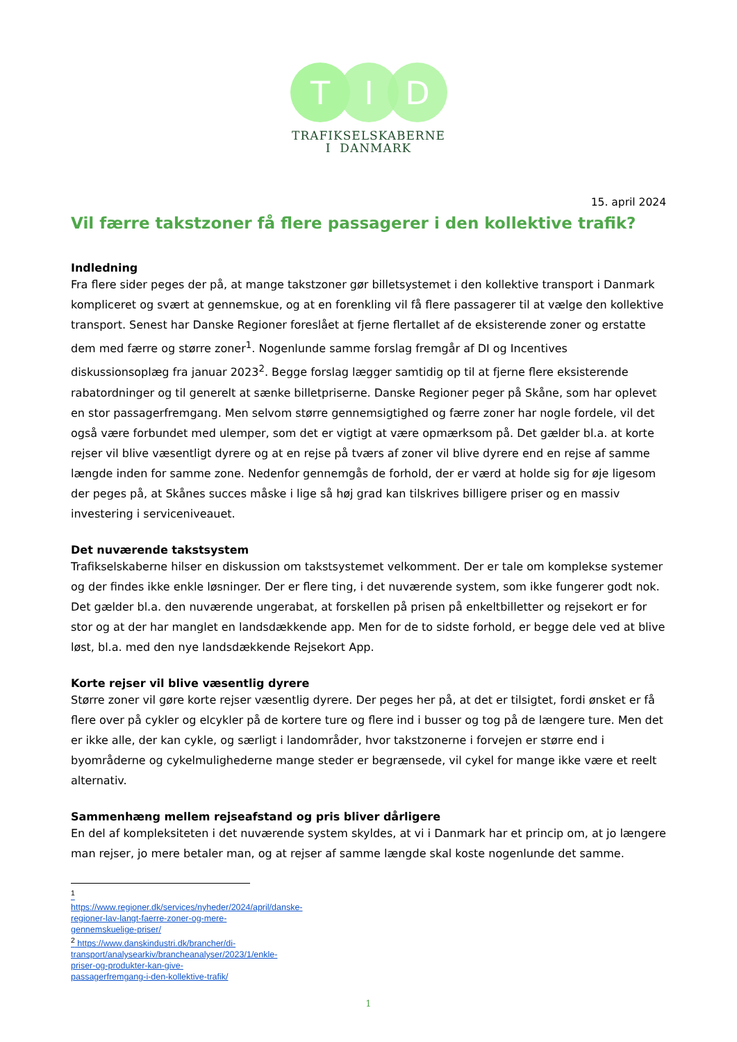T
I
D
TRAFIKSELSKABERNE
I DANMARK
15. april 2024
Vil færre takstzoner få flere passagerer i den kollektive trafik?
Indledning
Fra flere sider peges der på, at mange takstzoner gør billetsystemet i den kollektive transport i Danmark kompliceret og svært at gennemskue, og at en forenkling vil få flere passagerer til at vælge den kollektive transport. Senest har Danske Regioner foreslået at fjerne flertallet af de eksisterende zoner og erstatte dem med færre og større zoner<sup>1</sup>. Nogenlunde samme forslag fremgår af DI og Incentives diskussionsoplæg fra januar 2023<sup>2</sup>. Begge forslag lægger samtidig op til at fjerne flere eksisterende rabatordninger og til generelt at sænke billetpriserne. Danske Regioner peger på Skåne, som har oplevet en stor passagerfremgang. Men selvom større gennemsigtighed og færre zoner har nogle fordele, vil det også være forbundet med ulemper, som det er vigtigt at være opmærksom på. Det gælder bl.a. at korte rejser vil blive væsentligt dyrere og at en rejse på tværs af zoner vil blive dyrere end en rejse af samme længde inden for samme zone. Nedenfor gennemgås de forhold, der er værd at holde sig for øje ligesom der peges på, at Skånes succes måske i lige så høj grad kan tilskrives billigere priser og en massiv investering i serviceniveauet.
Det nuværende takstsystem
Trafikselskaberne hilser en diskussion om takstsystemet velkomment. Der er tale om komplekse systemer og der findes ikke enkle løsninger. Der er flere ting, i det nuværende system, som ikke fungerer godt nok. Det gælder bl.a. den nuværende ungerabat, at forskellen på prisen på enkeltbilletter og rejsekort er for stor og at der har manglet en landsdækkende app. Men for de to sidste forhold, er begge dele ved at blive løst, bl.a. med den nye landsdækkende Rejsekort App.
Korte rejser vil blive væsentlig dyrere
Større zoner vil gøre korte rejser væsentlig dyrere. Der peges her på, at det er tilsigtet, fordi ønsket er få flere over på cykler og elcykler på de kortere ture og flere ind i busser og tog på de længere ture. Men det er ikke alle, der kan cykle, og særligt i landområder, hvor takstzonerne i forvejen er større end i byområderne og cykelmulighederne mange steder er begrænsede, vil cykel for mange ikke være et reelt alternativ.
Sammenhæng mellem rejseafstand og pris bliver dårligere
En del af kompleksiteten i det nuværende system skyldes, at vi i Danmark har et princip om, at jo længere man rejser, jo mere betaler man, og at rejser af samme længde skal koste nogenlunde det samme.
<sup>1</sup> https://www.regioner.dk/services/nyheder/2024/april/danske-regioner-lav-langt-faerre-zoner-og-mere-gennemskuelige-priser/
<sup>2</sup> https://www.danskindustri.dk/brancher/di-transport/analysearkiv/brancheanalyser/2023/1/enkle-priser-og-produkter-kan-give-passagerfremgang-i-den-kollektive-trafik/
1